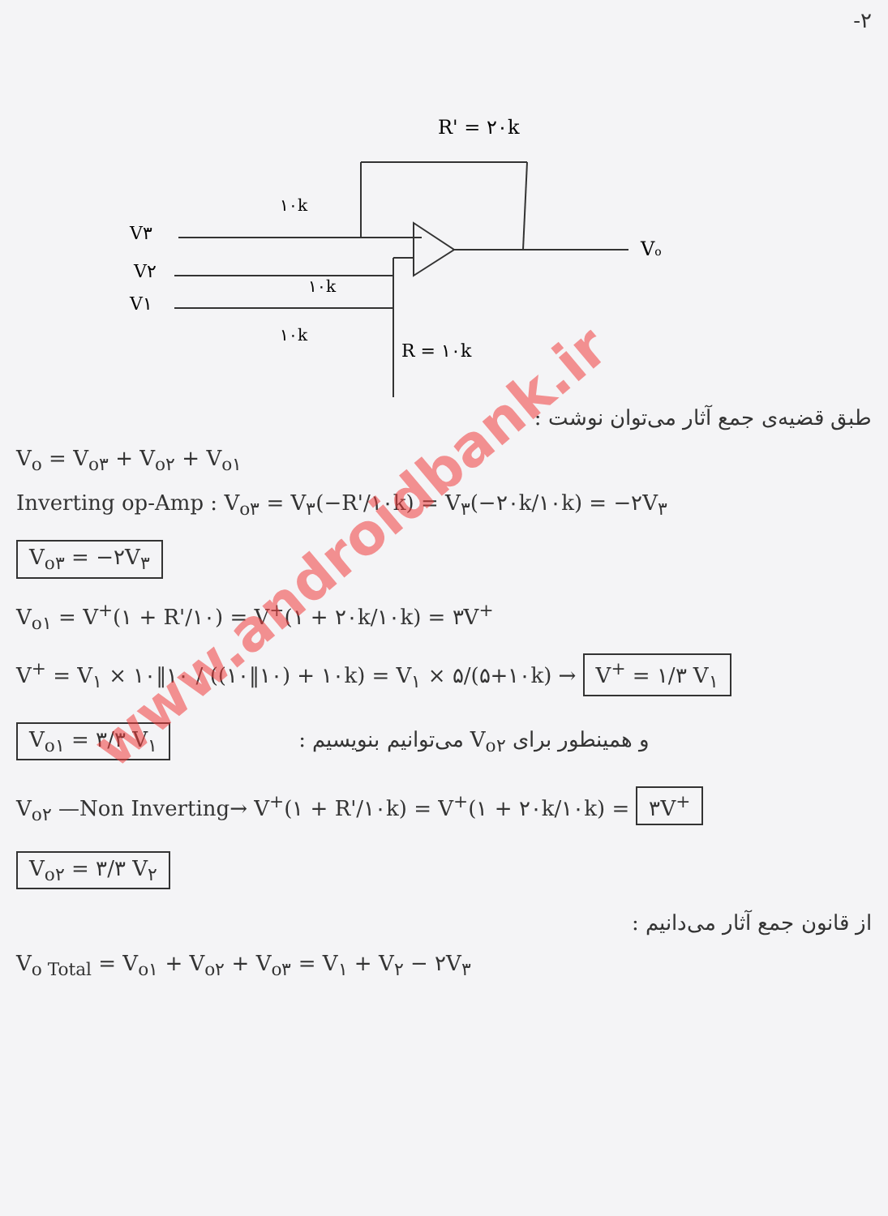۲-
R' = ۲۰k
۱۰k
۱۰k
۱۰k
V۳
V۲
V۱
Vo
R = ۱۰k
طبق قضیه‌ی جمع آثار می‌توان نوشت :
V<sub>o</sub> = V<sub>o۳</sub> + V<sub>o۲</sub> + V<sub>o۱</sub>
Inverting op-Amp : V<sub>o۳</sub> = V<sub>۳</sub>(−R'/۱۰k) = V<sub>۳</sub>(−۲۰k/۱۰k) = −۲V<sub>۳</sub>
V<sub>o۳</sub> = −۲V<sub>۳</sub>
V<sub>o۱</sub> = V<sup>+</sup>(۱ + R'/۱۰) = V<sup>+</sup>(۱ + ۲۰k/۱۰k) = ۳V<sup>+</sup>
V<sup>+</sup> = V<sub>۱</sub> × ۱۰‖۱۰ / ((۱۰‖۱۰) + ۱۰k) = V<sub>۱</sub> × ۵/(۵+۱۰k) → V<sup>+</sup> = ۱/۳ V<sub>۱</sub>
V<sub>o۱</sub> = ۳/۳ V<sub>۱</sub> و همینطور برای V<sub>o۲</sub> می‌توانیم بنویسیم :
V<sub>o۲</sub> —Non Inverting→ V<sup>+</sup>(۱ + R'/۱۰k) = V<sup>+</sup>(۱ + ۲۰k/۱۰k) = ۳V<sup>+</sup>
V<sub>o۲</sub> = ۳/۳ V<sub>۲</sub>
از قانون جمع آثار می‌دانیم :
V<sub>o Total</sub> = V<sub>o۱</sub> + V<sub>o۲</sub> + V<sub>o۳</sub> = V<sub>۱</sub> + V<sub>۲</sub> − ۲V<sub>۳</sub>
www.androidbank.ir